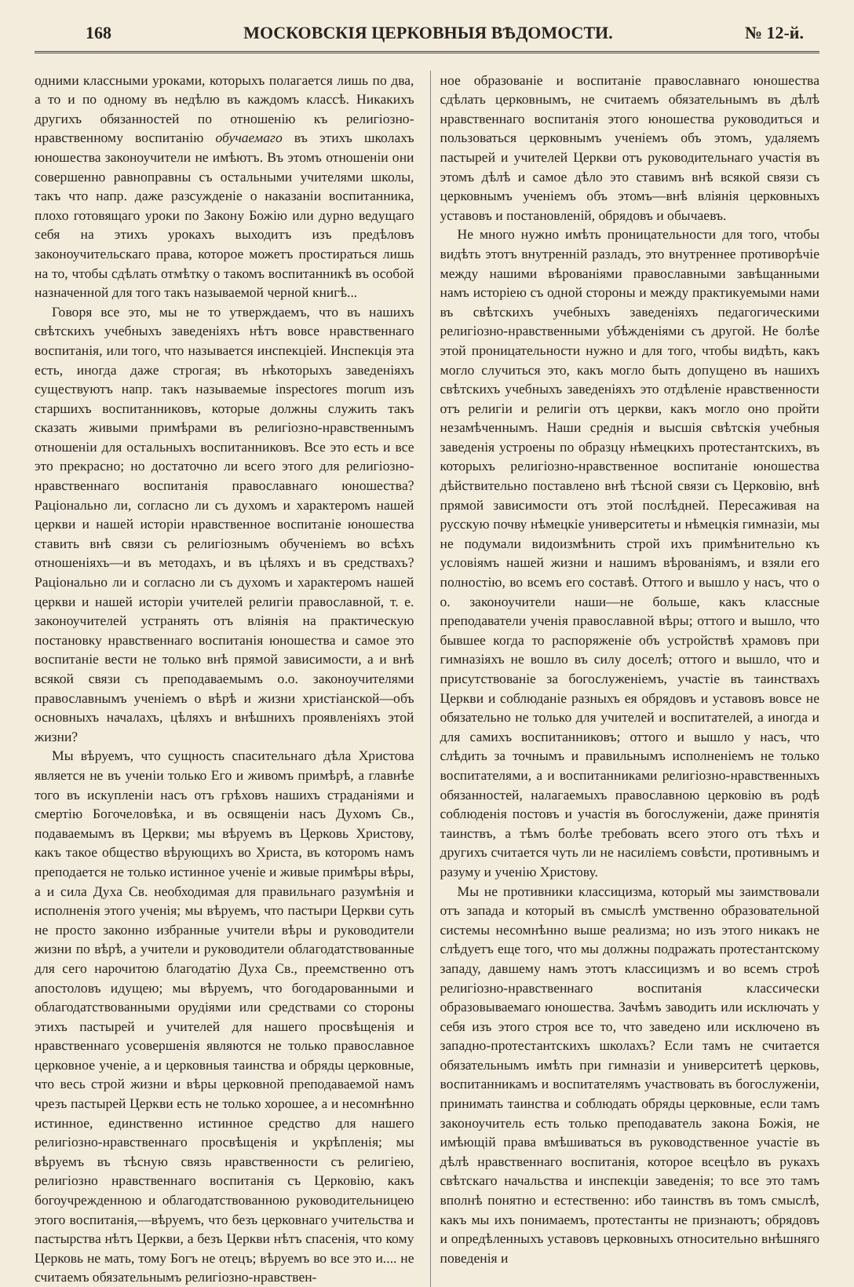168 МОСКОВСКІЯ ЦЕРКОВНЫЯ ВѢДОМОСТИ. № 12-й.
одними классными уроками, которыхъ полагается лишь по два, а то и по одному въ недѣлю въ каждомъ классѣ. Никакихъ другихъ обязанностей по отношенію къ религіозно-нравственному воспитанію обучаемаго въ этихъ школахъ юношества законоучители не имѣютъ. Въ этомъ отношеніи они совершенно равноправны съ остальными учителями школы, такъ что напр. даже разсужденіе о наказаніи воспитанника, плохо готовящаго уроки по Закону Божію или дурно ведущаго себя на этихъ урокахъ выходитъ изъ предѣловъ законоучительскаго права, которое можетъ простираться лишь на то, чтобы сдѣлать отмѣтку о такомъ воспитанникѣ въ особой назначенной для того такъ называемой черной книгѣ...
Говоря все это, мы не то утверждаемъ, что въ нашихъ свѣтскихъ учебныхъ заведеніяхъ нѣтъ вовсе нравственнаго воспитанія, или того, что называется инспекціей. Инспекція эта есть, иногда даже строгая; въ нѣкоторыхъ заведеніяхъ существуютъ напр. такъ называемые inspectores morum изъ старшихъ воспитанниковъ, которые должны служить такъ сказать живыми примѣрами въ религіозно-нравственнымъ отношеніи для остальныхъ воспитанниковъ. Все это есть и все это прекрасно; но достаточно ли всего этого для религіозно-нравственнаго воспитанія православнаго юношества? Раціонально ли, согласно ли съ духомъ и характеромъ нашей церкви и нашей исторіи нравственное воспитаніе юношества ставить внѣ связи съ религіознымъ обученіемъ во всѣхъ отношеніяхъ—и въ методахъ, и въ цѣляхъ и въ средствахъ? Раціонально ли и согласно ли съ духомъ и характеромъ нашей церкви и нашей исторіи учителей религіи православной, т. е. законоучителей устранять отъ вліянія на практическую постановку нравственнаго воспитанія юношества и самое это воспитаніе вести не только внѣ прямой зависимости, а и внѣ всякой связи съ преподаваемымъ о.о. законоучителями православнымъ ученіемъ о вѣрѣ и жизни христіанской—объ основныхъ началахъ, цѣляхъ и внѣшнихъ проявленіяхъ этой жизни?
Мы вѣруемъ, что сущность спасительнаго дѣла Христова является не въ ученіи только Его и живомъ примѣрѣ, а главнѣе того въ искупленіи насъ отъ грѣховъ нашихъ страданіями и смертію Богочеловѣка, и въ освященіи насъ Духомъ Св., подаваемымъ въ Церкви; мы вѣруемъ въ Церковь Христову, какъ такое общество вѣрующихъ во Христа, въ которомъ намъ преподается не только истинное ученіе и живые примѣры вѣры, а и сила Духа Св. необходимая для правильнаго разумѣнія и исполненія этого ученія; мы вѣруемъ, что пастыри Церкви суть не просто законно избранные учители вѣры и руководители жизни по вѣрѣ, а учители и руководители облагодатствованные для сего нарочитою благодатію Духа Св., преемственно отъ апостоловъ идущею; мы вѣруемъ, что богодарованными и облагодатствованными орудіями или средствами со стороны этихъ пастырей и учителей для нашего просвѣщенія и нравственнаго усовершенія являются не только православное церковное ученіе, а и церковныя таинства и обряды церковные, что весь строй жизни и вѣры церковной преподаваемой намъ чрезъ пастырей Церкви есть не только хорошее, а и несомнѣнно истинное, единственно истинное средство для нашего религіозно-нравственнаго просвѣщенія и укрѣпленія; мы вѣруемъ въ тѣсную связь нравственности съ религіею, религіозно нравственнаго воспитанія съ Церковію, какъ богоучрежденною и облагодатствованною руководительницею этого воспитанія,—вѣруемъ, что безъ церковнаго учительства и пастырства нѣтъ Церкви, а безъ Церкви нѣтъ спасенія, что кому Церковь не мать, тому Богъ не отецъ; вѣруемъ во все это и.... не считаемъ обязательнымъ религіозно-нравствен-
ное образованіе и воспитаніе православнаго юношества сдѣлать церковнымъ, не считаемъ обязательнымъ въ дѣлѣ нравственнаго воспитанія этого юношества руководиться и пользоваться церковнымъ ученіемъ объ этомъ, удаляемъ пастырей и учителей Церкви отъ руководительнаго участія въ этомъ дѣлѣ и самое дѣло это ставимъ внѣ всякой связи съ церковнымъ ученіемъ объ этомъ—внѣ вліянія церковныхъ уставовъ и постановленій, обрядовъ и обычаевъ.
Не много нужно имѣть проницательности для того, чтобы видѣть этотъ внутренній разладъ, это внутреннее противорѣчіе между нашими вѣрованіями православными завѣщанными намъ исторіею съ одной стороны и между практикуемыми нами въ свѣтскихъ учебныхъ заведеніяхъ педагогическими религіозно-нравственными убѣжденіями съ другой. Не болѣе этой проницательности нужно и для того, чтобы видѣть, какъ могло случиться это, какъ могло быть допущено въ нашихъ свѣтскихъ учебныхъ заведеніяхъ это отдѣленіе нравственности отъ религіи и религіи отъ церкви, какъ могло оно пройти незамѣченнымъ. Наши среднія и высшія свѣтскія учебныя заведенія устроены по образцу нѣмецкихъ протестантскихъ, въ которыхъ религіозно-нравственное воспитаніе юношества дѣйствительно поставлено внѣ тѣсной связи съ Церковію, внѣ прямой зависимости отъ этой послѣдней. Пересаживая на русскую почву нѣмецкіе университеты и нѣмецкія гимназіи, мы не подумали видоизмѣнить строй ихъ примѣнительно къ условіямъ нашей жизни и нашимъ вѣрованіямъ, и взяли его полностію, во всемъ его составѣ. Оттого и вышло у насъ, что о о. законоучители наши—не больше, какъ классные преподаватели ученія православной вѣры; оттого и вышло, что бывшее когда то распоряженіе объ устройствѣ храмовъ при гимназіяхъ не вошло въ силу доселѣ; оттого и вышло, что и присутствованіе за богослуженіемъ, участіе въ таинствахъ Церкви и соблюданіе разныхъ ея обрядовъ и уставовъ вовсе не обязательно не только для учителей и воспитателей, а иногда и для самихъ воспитанниковъ; оттого и вышло у насъ, что слѣдить за точнымъ и правильнымъ исполненіемъ не только воспитателями, а и воспитанниками религіозно-нравственныхъ обязанностей, налагаемыхъ православною церковію въ родѣ соблюденія постовъ и участія въ богослуженіи, даже принятія таинствъ, а тѣмъ болѣе требовать всего этого отъ тѣхъ и другихъ считается чуть ли не насиліемъ совѣсти, противнымъ и разуму и ученію Христову.
Мы не противники классицизма, который мы заимствовали отъ запада и который въ смыслѣ умственно образовательной системы несомнѣнно выше реализма; но изъ этого никакъ не слѣдуетъ еще того, что мы должны подражать протестантскому западу, давшему намъ этотъ классицизмъ и во всемъ строѣ религіозно-нравственнаго воспитанія классически образовываемаго юношества. Зачѣмъ заводить или исключать у себя изъ этого строя все то, что заведено или исключено въ западно-протестантскихъ школахъ? Если тамъ не считается обязательнымъ имѣть при гимназіи и университетѣ церковь, воспитанникамъ и воспитателямъ участвовать въ богослуженіи, принимать таинства и соблюдать обряды церковные, если тамъ законоучитель есть только преподаватель закона Божія, не имѣющій права вмѣшиваться въ руководственное участіе въ дѣлѣ нравственнаго воспитанія, которое всецѣло въ рукахъ свѣтскаго начальства и инспекціи заведенія; то все это тамъ вполнѣ понятно и естественно: ибо таинствъ въ томъ смыслѣ, какъ мы ихъ понимаемъ, протестанты не признаютъ; обрядовъ и опредѣленныхъ уставовъ церковныхъ относительно внѣшняго поведенія и